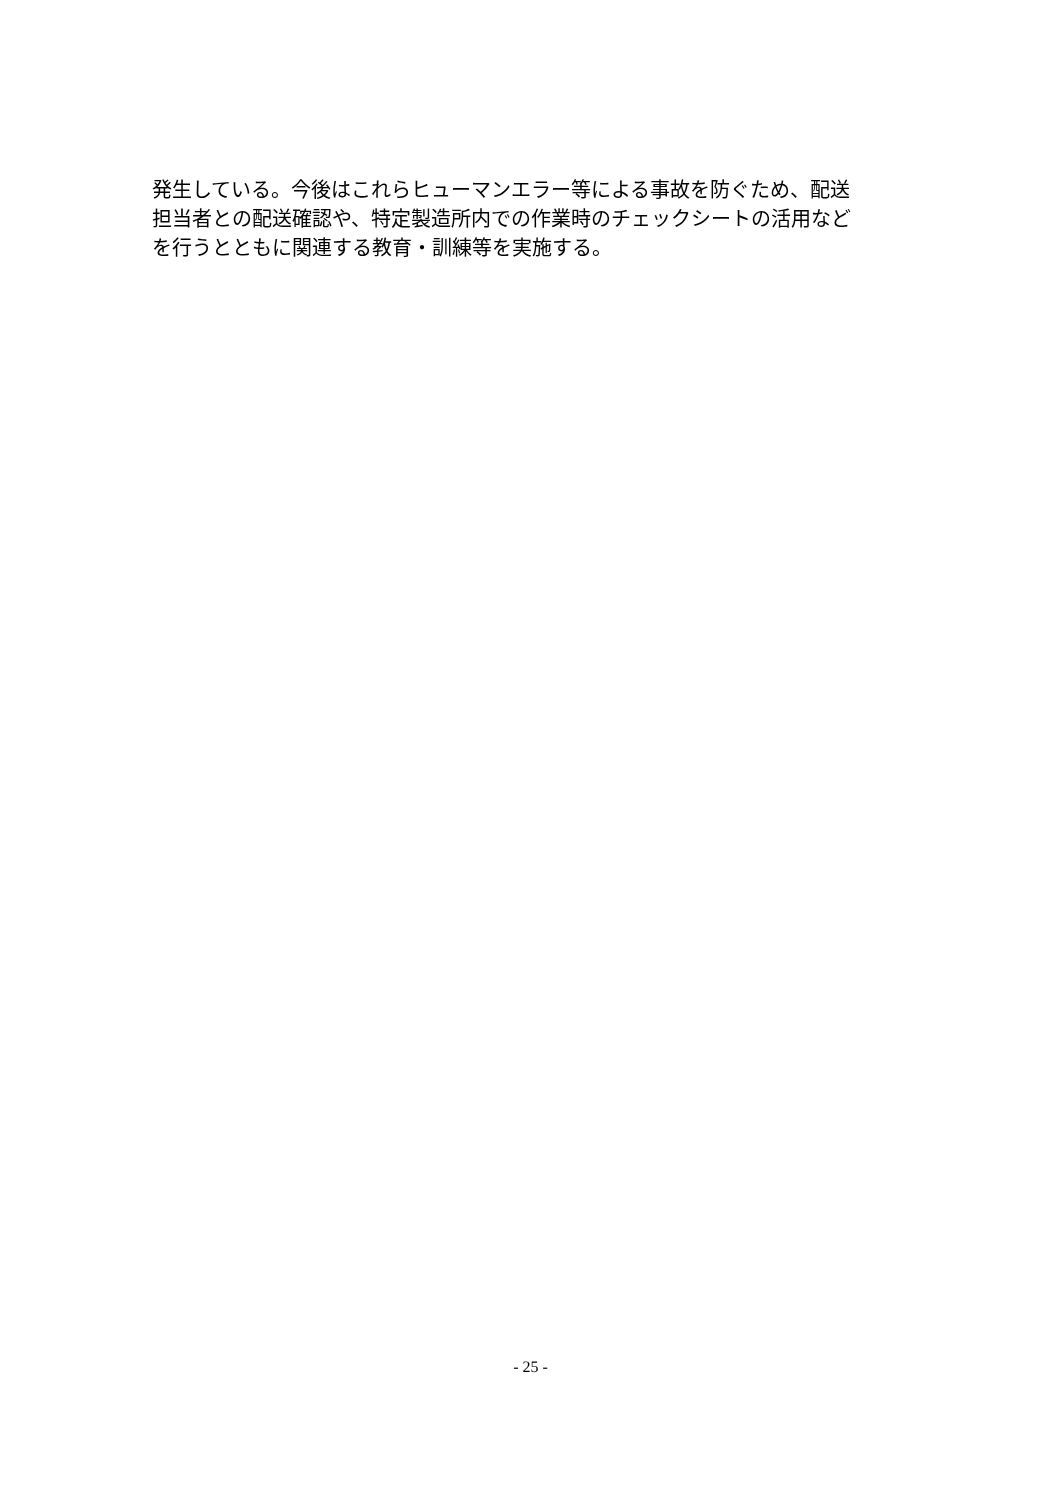発生している。今後はこれらヒューマンエラー等による事故を防ぐため、配送
担当者との配送確認や、特定製造所内での作業時のチェックシートの活用など
を行うとともに関連する教育・訓練等を実施する。
- 25 -